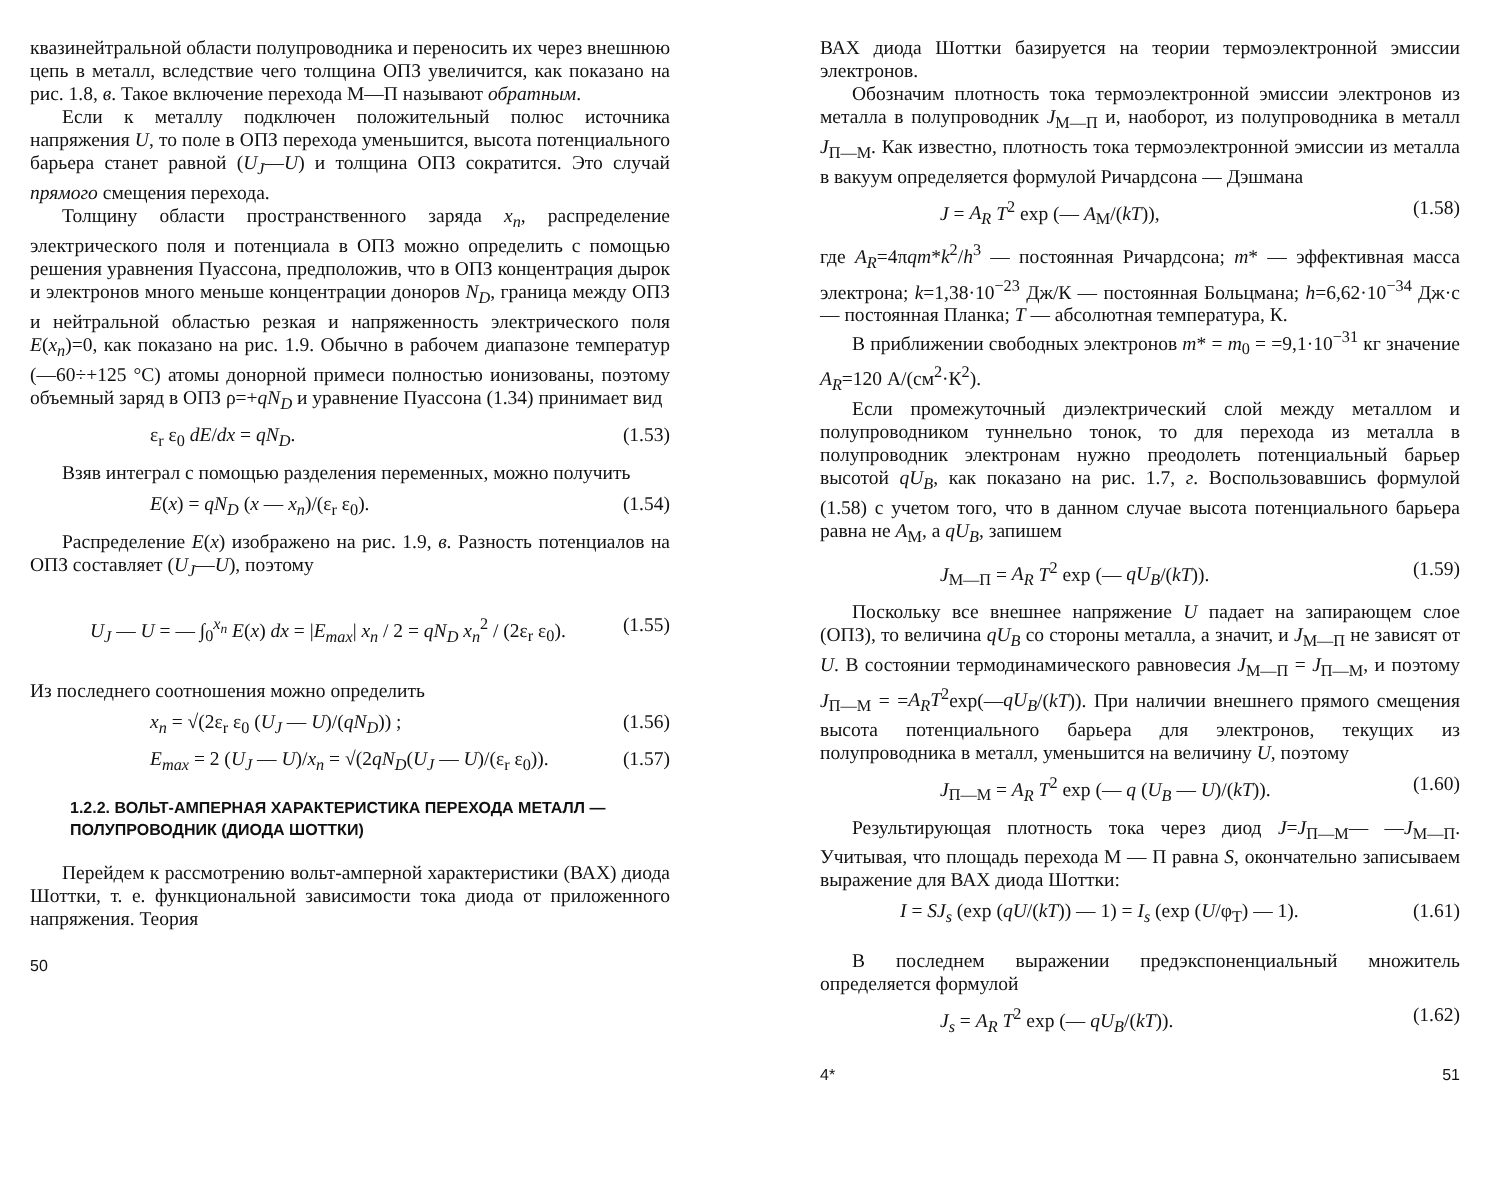квазинейтральной области полупроводника и переносить их через внешнюю цепь в металл, вследствие чего толщина ОПЗ увеличится, как показано на рис. 1.8, в. Такое включение перехода М—П называют обратным.
Если к металлу подключен положительный полюс источника напряжения U, то поле в ОПЗ перехода уменьшится, высота потенциального барьера станет равной (U<sub>J</sub>—U) и толщина ОПЗ сократится. Это случай прямого смещения перехода.
Толщину области пространственного заряда x<sub>n</sub>, распределение электрического поля и потенциала в ОПЗ можно определить с помощью решения уравнения Пуассона, предположив, что в ОПЗ концентрация дырок и электронов много меньше концентрации доноров N<sub>D</sub>, граница между ОПЗ и нейтральной областью резкая и напряженность электрического поля E(x<sub>n</sub>)=0, как показано на рис. 1.9. Обычно в рабочем диапазоне температур (—60÷+125 °C) атомы донорной примеси полностью ионизованы, поэтому объемный заряд в ОПЗ ρ=+qN<sub>D</sub> и уравнение Пуассона (1.34) принимает вид
ε<sub>r</sub> ε<sub>0</sub> dE/dx = qN<sub>D</sub>. (1.53)
Взяв интеграл с помощью разделения переменных, можно получить
E(x) = qN<sub>D</sub> (x — x<sub>n</sub>)/(ε<sub>r</sub> ε<sub>0</sub>). (1.54)
Распределение E(x) изображено на рис. 1.9, в. Разность потенциалов на ОПЗ составляет (U<sub>J</sub>—U), поэтому
U<sub>J</sub> — U = — ∫<sub>0</sub><sup>x<sub>n</sub></sup> E(x) dx = |E<sub>max</sub>| x<sub>n</sub> / 2 = qN<sub>D</sub> x<sub>n</sub><sup>2</sup> / (2ε<sub>r</sub> ε<sub>0</sub>). (1.55)
Из последнего соотношения можно определить
x<sub>n</sub> = √(2ε<sub>r</sub> ε<sub>0</sub> (U<sub>J</sub> — U)/(qN<sub>D</sub>)) ; (1.56)
E<sub>max</sub> = 2 (U<sub>J</sub> — U)/x<sub>n</sub> = √(2qN<sub>D</sub>(U<sub>J</sub> — U)/(ε<sub>r</sub> ε<sub>0</sub>)). (1.57)
1.2.2. ВОЛЬТ-АМПЕРНАЯ ХАРАКТЕРИСТИКА ПЕРЕХОДА МЕТАЛЛ — ПОЛУПРОВОДНИК (ДИОДА ШОТТКИ)
Перейдем к рассмотрению вольт-амперной характеристики (ВАХ) диода Шоттки, т. е. функциональной зависимости тока диода от приложенного напряжения. Теория
50
ВАХ диода Шоттки базируется на теории термоэлектронной эмиссии электронов.
Обозначим плотность тока термоэлектронной эмиссии электронов из металла в полупроводник J<sub>М—П</sub> и, наоборот, из полупроводника в металл J<sub>П—М</sub>. Как известно, плотность тока термоэлектронной эмиссии из металла в вакуум определяется формулой Ричардсона — Дэшмана
J = A<sub>R</sub> T<sup>2</sup> exp (— A<sub>М</sub>/(kT)), (1.58)
где A<sub>R</sub>=4πqm*k<sup>2</sup>/h<sup>3</sup> — постоянная Ричардсона; m* — эффективная масса электрона; k=1,38·10<sup>−23</sup> Дж/К — постоянная Больцмана; h=6,62·10<sup>−34</sup> Дж·с — постоянная Планка; T — абсолютная температура, К.
В приближении свободных электронов m* = m<sub>0</sub> = =9,1·10<sup>−31</sup> кг значение A<sub>R</sub>=120 А/(см<sup>2</sup>·К<sup>2</sup>).
Если промежуточный диэлектрический слой между металлом и полупроводником туннельно тонок, то для перехода из металла в полупроводник электронам нужно преодолеть потенциальный барьер высотой qU<sub>B</sub>, как показано на рис. 1.7, г. Воспользовавшись формулой (1.58) с учетом того, что в данном случае высота потенциального барьера равна не A<sub>М</sub>, а qU<sub>B</sub>, запишем
J<sub>М—П</sub> = A<sub>R</sub> T<sup>2</sup> exp (— qU<sub>B</sub>/(kT)). (1.59)
Поскольку все внешнее напряжение U падает на запирающем слое (ОПЗ), то величина qU<sub>B</sub> со стороны металла, а значит, и J<sub>М—П</sub> не зависят от U. В состоянии термодинамического равновесия J<sub>М—П</sub> = J<sub>П—М</sub>, и поэтому J<sub>П—М</sub> = =A<sub>R</sub>T<sup>2</sup>exp(—qU<sub>B</sub>/(kT)). При наличии внешнего прямого смещения высота потенциального барьера для электронов, текущих из полупроводника в металл, уменьшится на величину U, поэтому
J<sub>П—М</sub> = A<sub>R</sub> T<sup>2</sup> exp (— q (U<sub>B</sub> — U)/(kT)). (1.60)
Результирующая плотность тока через диод J=J<sub>П—М</sub>— —J<sub>М—П</sub>. Учитывая, что площадь перехода М — П равна S, окончательно записываем выражение для ВАХ диода Шоттки:
I = SJ<sub>s</sub> (exp (qU/(kT)) — 1) = I<sub>s</sub> (exp (U/φ<sub>T</sub>) — 1). (1.61)
В последнем выражении предэкспоненциальный множитель определяется формулой
J<sub>s</sub> = A<sub>R</sub> T<sup>2</sup> exp (— qU<sub>B</sub>/(kT)). (1.62)
4* 51